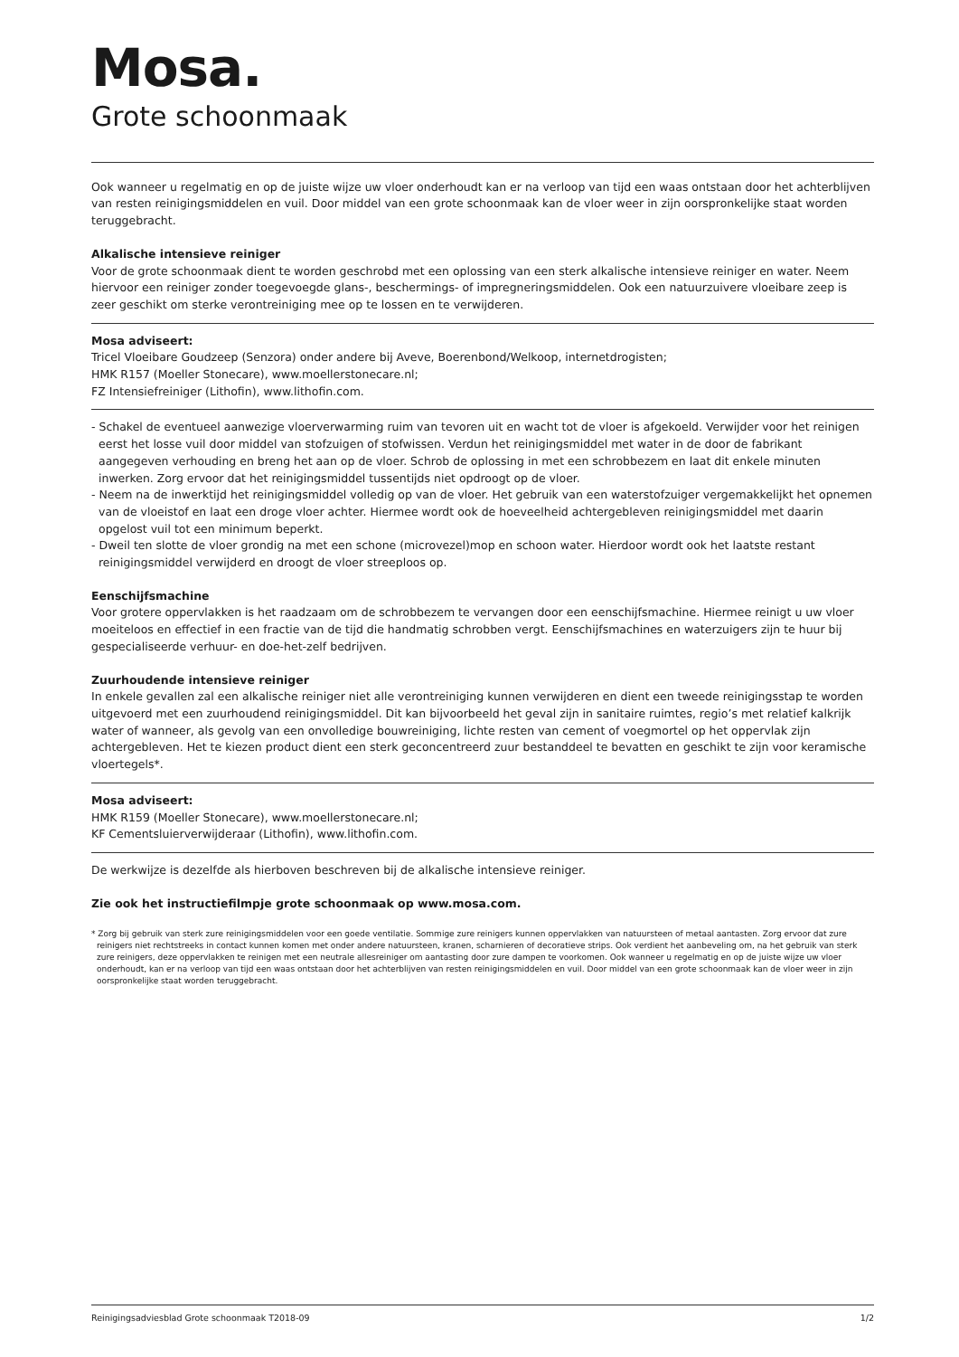Mosa.
Grote schoonmaak
Ook wanneer u regelmatig en op de juiste wijze uw vloer onderhoudt kan er na verloop van tijd een waas ontstaan door het achterblijven van resten reinigingsmiddelen en vuil. Door middel van een grote schoonmaak kan de vloer weer in zijn oorspronkelijke staat worden teruggebracht.
Alkalische intensieve reiniger
Voor de grote schoonmaak dient te worden geschrobd met een oplossing van een sterk alkalische intensieve reiniger en water. Neem hiervoor een reiniger zonder toegevoegde glans-, beschermings- of impregneringsmiddelen. Ook een natuurzuivere vloeibare zeep is zeer geschikt om sterke verontreiniging mee op te lossen en te verwijderen.
Mosa adviseert:
Tricel Vloeibare Goudzeep (Senzora) onder andere bij Aveve, Boerenbond/Welkoop, internetdrogisten;
HMK R157 (Moeller Stonecare), www.moellerstonecare.nl;
FZ Intensiefreiniger (Lithofin), www.lithofin.com.
- Schakel de eventueel aanwezige vloerverwarming ruim van tevoren uit en wacht tot de vloer is afgekoeld. Verwijder voor het reinigen eerst het losse vuil door middel van stofzuigen of stofwissen. Verdun het reinigingsmiddel met water in de door de fabrikant aangegeven verhouding en breng het aan op de vloer. Schrob de oplossing in met een schrobbezem en laat dit enkele minuten inwerken. Zorg ervoor dat het reinigingsmiddel tussentijds niet opdroogt op de vloer.
- Neem na de inwerktijd het reinigingsmiddel volledig op van de vloer. Het gebruik van een waterstofzuiger vergemakkelijkt het opnemen van de vloeistof en laat een droge vloer achter. Hiermee wordt ook de hoeveelheid achtergebleven reinigingsmiddel met daarin opgelost vuil tot een minimum beperkt.
- Dweil ten slotte de vloer grondig na met een schone (microvezel)mop en schoon water. Hierdoor wordt ook het laatste restant reinigingsmiddel verwijderd en droogt de vloer streeploos op.
Eenschijfsmachine
Voor grotere oppervlakken is het raadzaam om de schrobbezem te vervangen door een eenschijfsmachine. Hiermee reinigt u uw vloer moeiteloos en effectief in een fractie van de tijd die handmatig schrobben vergt. Eenschijfsmachines en waterzuigers zijn te huur bij gespecialiseerde verhuur- en doe-het-zelf bedrijven.
Zuurhoudende intensieve reiniger
In enkele gevallen zal een alkalische reiniger niet alle verontreiniging kunnen verwijderen en dient een tweede reinigingsstap te worden uitgevoerd met een zuurhoudend reinigingsmiddel. Dit kan bijvoorbeeld het geval zijn in sanitaire ruimtes, regio’s met relatief kalkrijk water of wanneer, als gevolg van een onvolledige bouwreiniging, lichte resten van cement of voegmortel op het oppervlak zijn achtergebleven. Het te kiezen product dient een sterk geconcentreerd zuur bestanddeel te bevatten en geschikt te zijn voor keramische vloertegels*.
Mosa adviseert:
HMK R159 (Moeller Stonecare), www.moellerstonecare.nl;
KF Cementsluierverwijderaar (Lithofin), www.lithofin.com.
De werkwijze is dezelfde als hierboven beschreven bij de alkalische intensieve reiniger.
Zie ook het instructiefilmpje grote schoonmaak op www.mosa.com.
* Zorg bij gebruik van sterk zure reinigingsmiddelen voor een goede ventilatie. Sommige zure reinigers kunnen oppervlakken van natuursteen of metaal aantasten. Zorg ervoor dat zure reinigers niet rechtstreeks in contact kunnen komen met onder andere natuursteen, kranen, scharnieren of decoratieve strips. Ook verdient het aanbeveling om, na het gebruik van sterk zure reinigers, deze oppervlakken te reinigen met een neutrale allesreiniger om aantasting door zure dampen te voorkomen. Ook wanneer u regelmatig en op de juiste wijze uw vloer onderhoudt, kan er na verloop van tijd een waas ontstaan door het achterblijven van resten reinigingsmiddelen en vuil. Door middel van een grote schoonmaak kan de vloer weer in zijn oorspronkelijke staat worden teruggebracht.
Reinigingsadviesblad Grote schoonmaak T2018-09 1/2